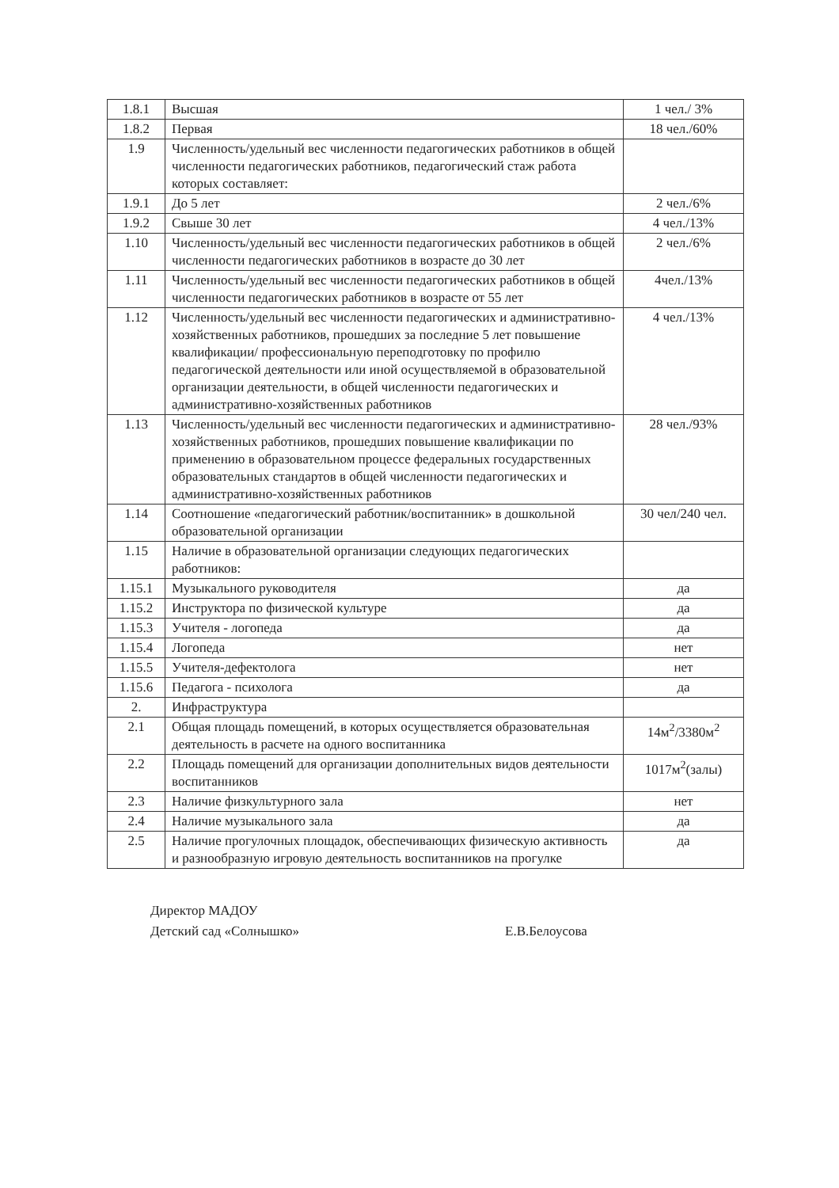| 1.8.1 | Высшая | 1 чел./ 3% |
| 1.8.2 | Первая | 18 чел./60% |
| 1.9 | Численность/удельный вес численности педагогических работников в общей численности педагогических работников, педагогический стаж работа которых составляет: | |
| 1.9.1 | До 5 лет | 2 чел./6% |
| 1.9.2 | Свыше 30 лет | 4 чел./13% |
| 1.10 | Численность/удельный вес численности педагогических работников в общей численности педагогических работников в возрасте до 30 лет | 2 чел./6% |
| 1.11 | Численность/удельный вес численности педагогических работников в общей численности педагогических работников в возрасте от 55 лет | 4чел./13% |
| 1.12 | Численность/удельный вес численности педагогических и административно-хозяйственных работников, прошедших за последние 5 лет повышение квалификации/ профессиональную переподготовку по профилю педагогической деятельности или иной осуществляемой в образовательной организации деятельности, в общей численности педагогических и административно-хозяйственных работников | 4 чел./13% |
| 1.13 | Численность/удельный вес численности педагогических и административно-хозяйственных работников, прошедших повышение квалификации по применению в образовательном процессе федеральных государственных образовательных стандартов в общей численности педагогических и административно-хозяйственных работников | 28 чел./93% |
| 1.14 | Соотношение «педагогический работник/воспитанник» в дошкольной образовательной организации | 30 чел/240 чел. |
| 1.15 | Наличие в образовательной организации следующих педагогических работников: | |
| 1.15.1 | Музыкального руководителя | да |
| 1.15.2 | Инструктора по физической культуре | да |
| 1.15.3 | Учителя - логопеда | да |
| 1.15.4 | Логопеда | нет |
| 1.15.5 | Учителя-дефектолога | нет |
| 1.15.6 | Педагога - психолога | да |
| 2. | Инфраструктура | |
| 2.1 | Общая площадь помещений, в которых осуществляется образовательная деятельность в расчете на одного воспитанника | 14м<sup>2</sup>/3380м<sup>2</sup> |
| 2.2 | Площадь помещений для организации дополнительных видов деятельности воспитанников | 1017м<sup>2</sup>(залы) |
| 2.3 | Наличие физкультурного зала | нет |
| 2.4 | Наличие музыкального зала | да |
| 2.5 | Наличие прогулочных площадок, обеспечивающих физическую активность и разнообразную игровую деятельность воспитанников на прогулке | да |
Директор МАДОУ
Детский сад «Солнышко»
Е.В.Белоусова